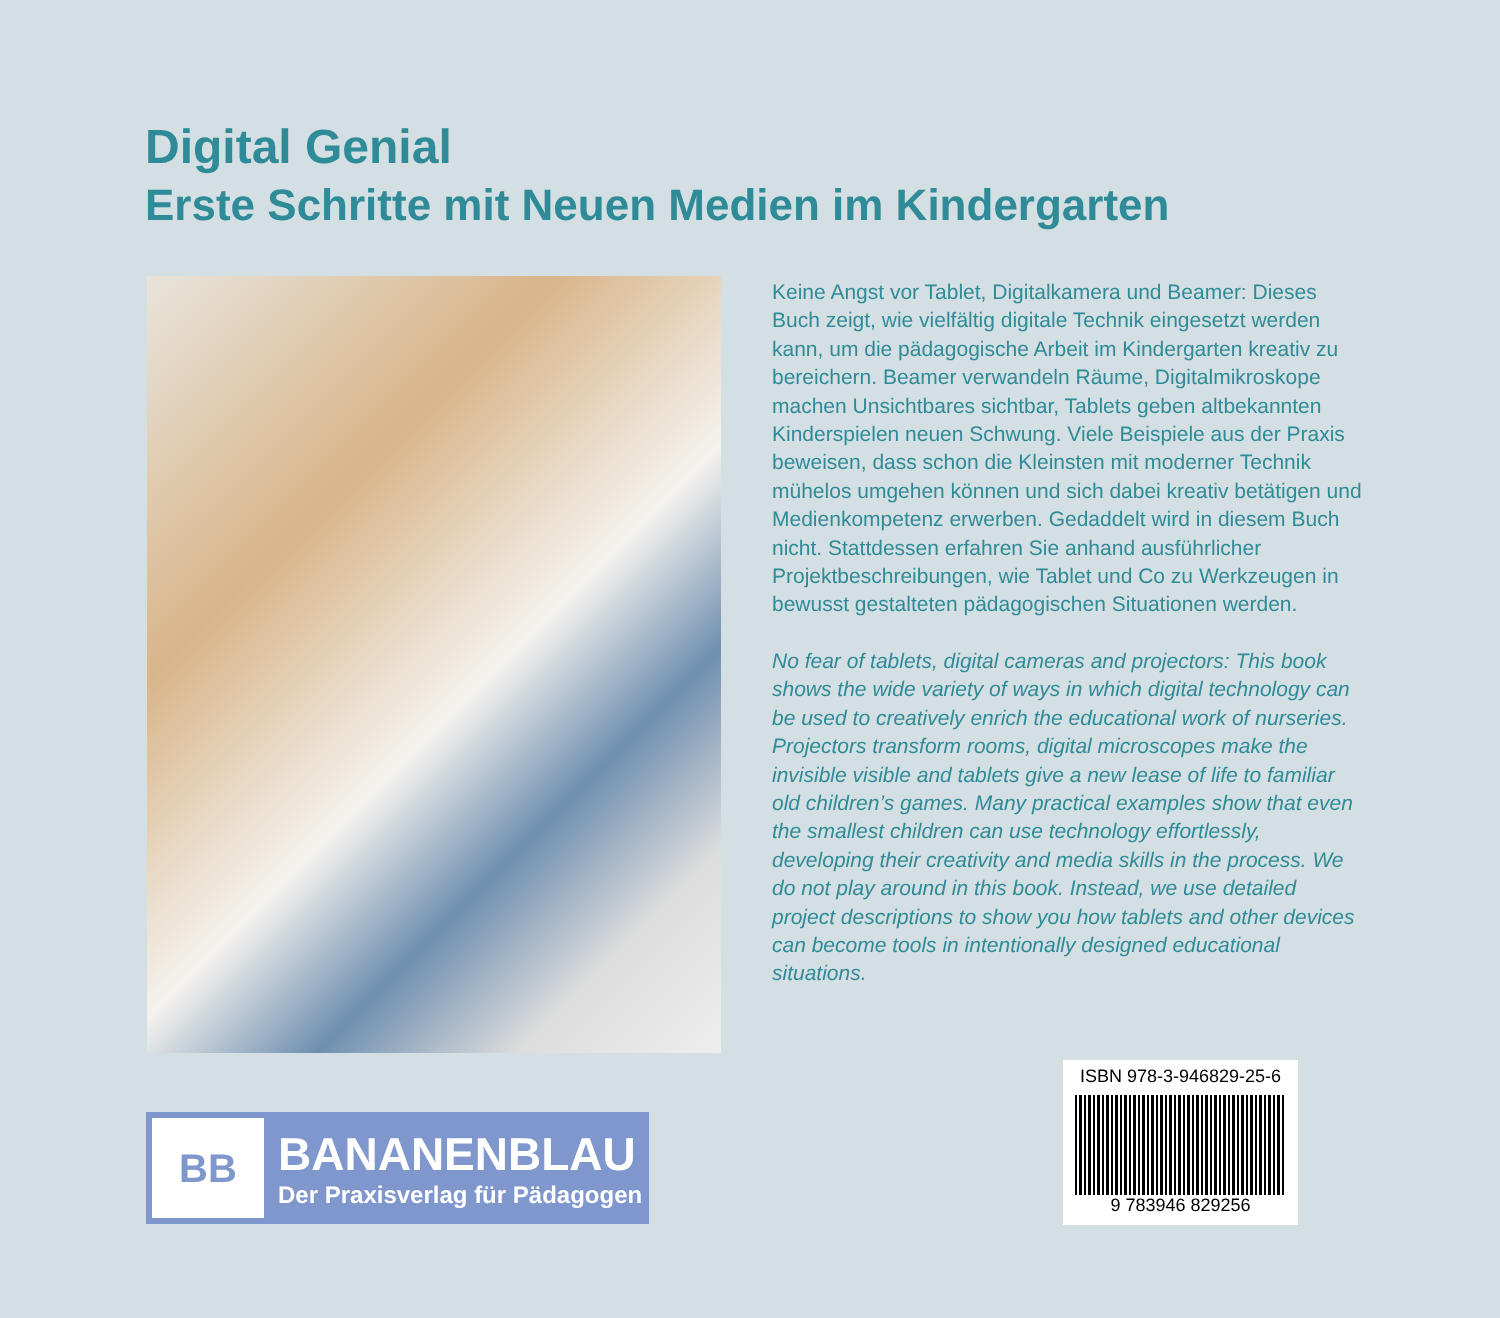Digital Genial
Erste Schritte mit Neuen Medien im Kindergarten
Keine Angst vor Tablet, Digitalkamera und Beamer: Dieses Buch zeigt, wie vielfältig digitale Technik eingesetzt werden kann, um die pädagogische Arbeit im Kindergarten kreativ zu bereichern. Beamer verwandeln Räume, Digitalmikroskope machen Unsichtbares sichtbar, Tablets geben altbekannten Kinderspielen neuen Schwung. Viele Beispiele aus der Praxis beweisen, dass schon die Kleinsten mit moderner Technik mühelos umgehen können und sich dabei kreativ betätigen und Medienkompetenz erwerben. Gedaddelt wird in diesem Buch nicht. Stattdessen erfahren Sie anhand ausführlicher Projektbeschreibungen, wie Tablet und Co zu Werkzeugen in bewusst gestalteten pädagogischen Situationen werden.
No fear of tablets, digital cameras and projectors: This book shows the wide variety of ways in which digital technology can be used to creatively enrich the educational work of nurseries. Projectors transform rooms, digital microscopes make the invisible visible and tablets give a new lease of life to familiar old children’s games. Many practical examples show that even the smallest children can use technology effortlessly, developing their creativity and media skills in the process. We do not play around in this book. Instead, we use detailed project descriptions to show you how tablets and other devices can become tools in intentionally designed educational situations.
BB
BANANENBLAU
Der Praxisverlag für Pädagogen
ISBN 978-3-946829-25-6
9 783946 829256